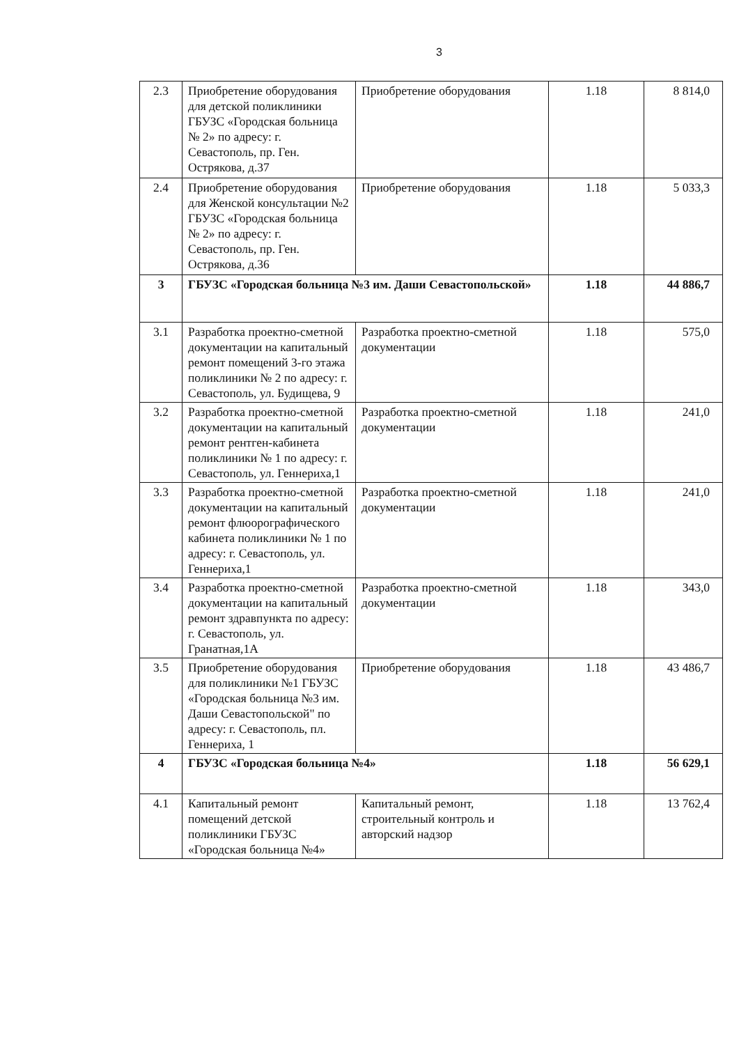3
| 2.3 | Приобретение оборудования для детской поликлиники ГБУЗС «Городская больница № 2» по адресу: г. Севастополь, пр. Ген. Острякова, д.37 | Приобретение оборудования | 1.18 | 8 814,0 |
| 2.4 | Приобретение оборудования для Женской консультации №2 ГБУЗС «Городская больница № 2» по адресу: г. Севастополь, пр. Ген. Острякова, д.36 | Приобретение оборудования | 1.18 | 5 033,3 |
| 3 | ГБУЗС «Городская больница №3 им. Даши Севастопольской» | | 1.18 | 44 886,7 |
| 3.1 | Разработка проектно-сметной документации на капитальный ремонт помещений 3-го этажа поликлиники № 2 по адресу: г. Севастополь, ул. Будищева, 9 | Разработка проектно-сметной документации | 1.18 | 575,0 |
| 3.2 | Разработка проектно-сметной документации на капитальный ремонт рентген-кабинета поликлиники № 1 по адресу: г. Севастополь, ул. Геннериха,1 | Разработка проектно-сметной документации | 1.18 | 241,0 |
| 3.3 | Разработка проектно-сметной документации на капитальный ремонт флюорографического кабинета поликлиники № 1 по адресу: г. Севастополь, ул. Геннериха,1 | Разработка проектно-сметной документации | 1.18 | 241,0 |
| 3.4 | Разработка проектно-сметной документации на капитальный ремонт здравпункта по адресу: г. Севастополь, ул. Гранатная,1А | Разработка проектно-сметной документации | 1.18 | 343,0 |
| 3.5 | Приобретение оборудования для поликлиники №1 ГБУЗС «Городская больница №3 им. Даши Севастопольской" по адресу: г. Севастополь, пл. Геннериха, 1 | Приобретение оборудования | 1.18 | 43 486,7 |
| 4 | ГБУЗС «Городская больница №4» | | 1.18 | 56 629,1 |
| 4.1 | Капитальный ремонт помещений детской поликлиники ГБУЗС «Городская больница №4» | Капитальный ремонт, строительный контроль и авторский надзор | 1.18 | 13 762,4 |